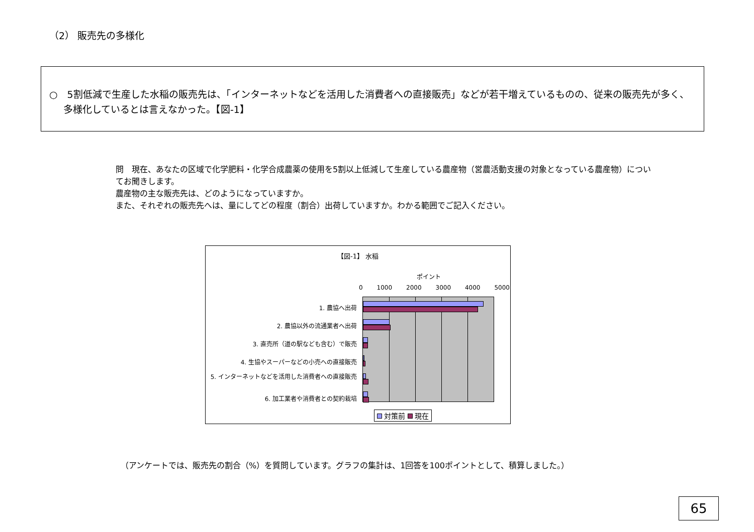（2） 販売先の多様化
○　5割低減で生産した水稲の販売先は、「インターネットなどを活用した消費者への直接販売」などが若干増えているものの、従来の販売先が多く、多様化しているとは言えなかった。【図-1】
問　現在、あなたの区域で化学肥料・化学合成農薬の使用を5割以上低減して生産している農産物（営農活動支援の対象となっている農産物）についてお聞きします。
農産物の主な販売先は、どのようになっていますか。
また、それぞれの販売先へは、量にしてどの程度（割合）出荷していますか。わかる範囲でご記入ください。
【図-1】 水稲
ポイント
0 1000 2000 3000 4000 5000
1. 農協へ出荷
2. 農協以外の流通業者へ出荷
3. 直売所（道の駅なども含む）で販売
4. 生協やスーパーなどの小売への直接販売
5. インターネットなどを活用した消費者への直接販売
6. 加工業者や消費者との契約栽培
対策前 現在
（アンケートでは、販売先の割合（%）を質問しています。グラフの集計は、1回答を100ポイントとして、積算しました。）
65